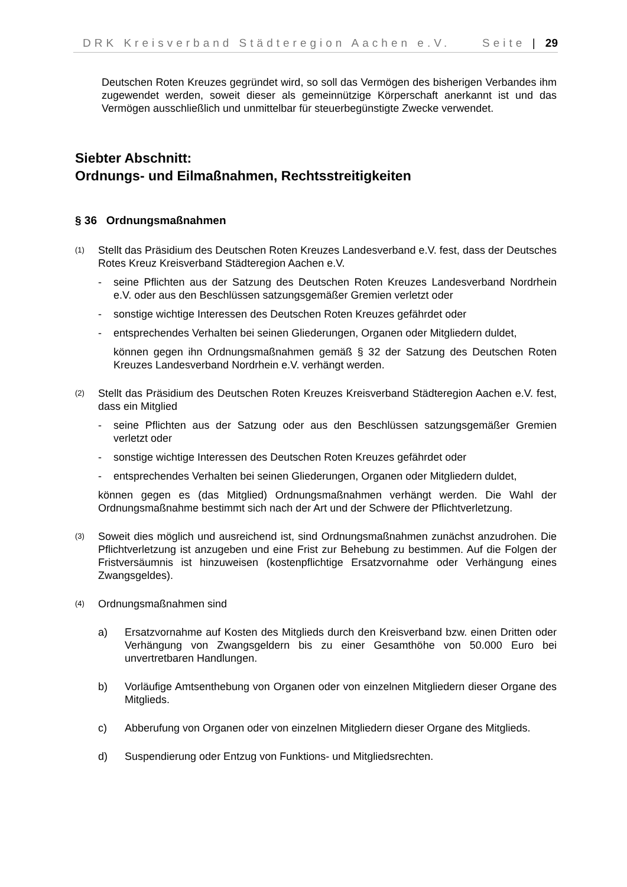DRK Kreisverband Städteregion Aachen e.V. Seite | 29
Deutschen Roten Kreuzes gegründet wird, so soll das Vermögen des bisherigen Verbandes ihm zugewendet werden, soweit dieser als gemeinnützige Körperschaft anerkannt ist und das Vermögen ausschließlich und unmittelbar für steuerbegünstigte Zwecke verwendet.
Siebter Abschnitt:
Ordnungs- und Eilmaßnahmen, Rechtsstreitigkeiten
§ 36 Ordnungsmaßnahmen
(1)
Stellt das Präsidium des Deutschen Roten Kreuzes Landesverband e.V. fest, dass der Deutsches Rotes Kreuz Kreisverband Städteregion Aachen e.V.
- seine Pflichten aus der Satzung des Deutschen Roten Kreuzes Landesverband Nordrhein e.V. oder aus den Beschlüssen satzungsgemäßer Gremien verletzt oder
- sonstige wichtige Interessen des Deutschen Roten Kreuzes gefährdet oder
- entsprechendes Verhalten bei seinen Gliederungen, Organen oder Mitgliedern duldet,
können gegen ihn Ordnungsmaßnahmen gemäß § 32 der Satzung des Deutschen Roten Kreuzes Landesverband Nordrhein e.V. verhängt werden.
(2)
Stellt das Präsidium des Deutschen Roten Kreuzes Kreisverband Städteregion Aachen e.V. fest, dass ein Mitglied
- seine Pflichten aus der Satzung oder aus den Beschlüssen satzungsgemäßer Gremien verletzt oder
- sonstige wichtige Interessen des Deutschen Roten Kreuzes gefährdet oder
- entsprechendes Verhalten bei seinen Gliederungen, Organen oder Mitgliedern duldet,
können gegen es (das Mitglied) Ordnungsmaßnahmen verhängt werden. Die Wahl der Ordnungsmaßnahme bestimmt sich nach der Art und der Schwere der Pflichtverletzung.
(3)
Soweit dies möglich und ausreichend ist, sind Ordnungsmaßnahmen zunächst anzudrohen. Die Pflichtverletzung ist anzugeben und eine Frist zur Behebung zu bestimmen. Auf die Folgen der Fristversäumnis ist hinzuweisen (kostenpflichtige Ersatzvornahme oder Verhängung eines Zwangsgeldes).
(4)
Ordnungsmaßnahmen sind
a) Ersatzvornahme auf Kosten des Mitglieds durch den Kreisverband bzw. einen Dritten oder Verhängung von Zwangsgeldern bis zu einer Gesamthöhe von 50.000 Euro bei unvertretbaren Handlungen.
b) Vorläufige Amtsenthebung von Organen oder von einzelnen Mitgliedern dieser Organe des Mitglieds.
c) Abberufung von Organen oder von einzelnen Mitgliedern dieser Organe des Mitglieds.
d) Suspendierung oder Entzug von Funktions- und Mitgliedsrechten.